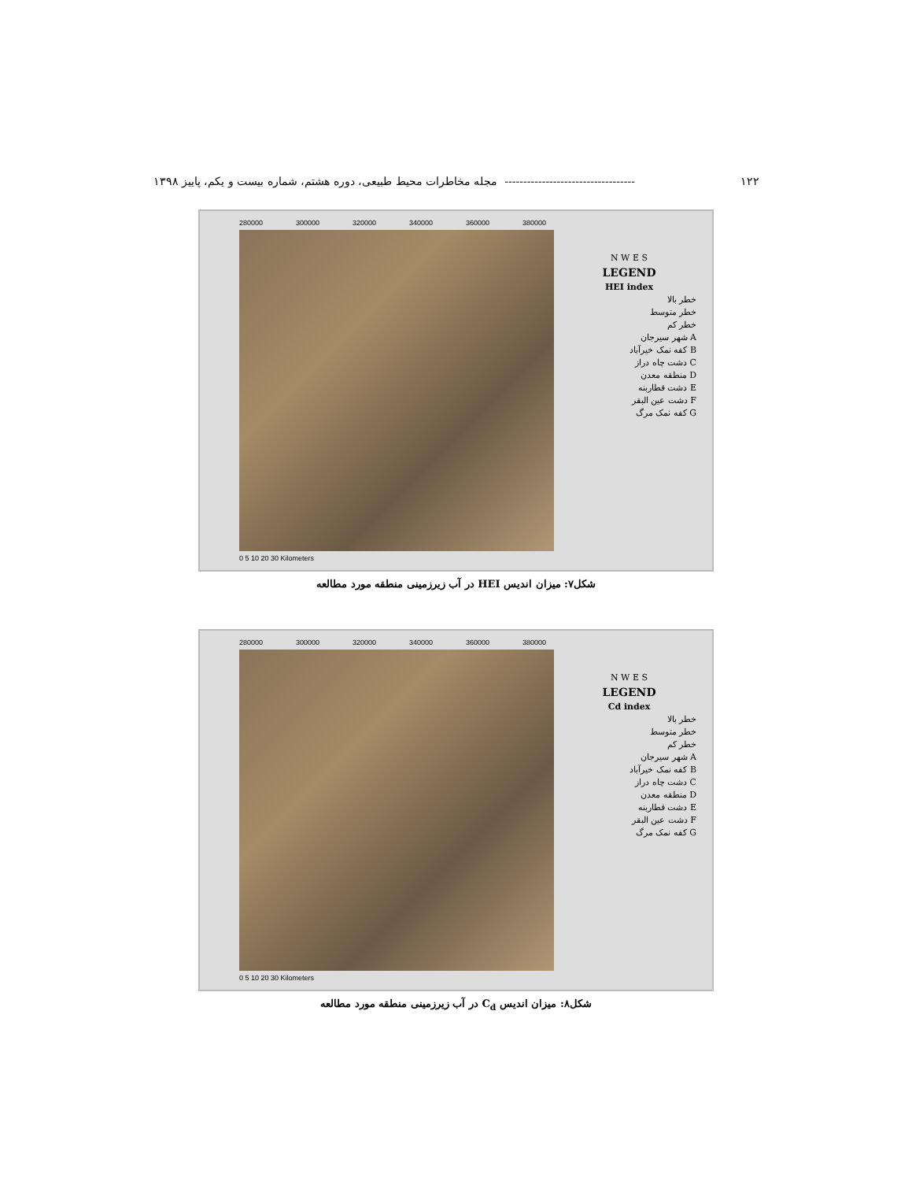١٢٢ ----------------------------------- مجله مخاطرات محیط طبیعی، دوره هشتم، شماره بیست و یکم، پاییز ١٣٩٨
280000 300000 320000 340000 360000 380000
0 5 10 20 30 Kilometers
N W E S
LEGEND
HEI index
خطر بالا
خطر متوسط
خطر کم
A شهر سیرجان
B کفه نمک خیرآباد
C دشت چاه دراز
D منطقه معدن
E دشت قطاربنه
F دشت عین البقر
G کفه نمک مرگ
شکل٧: میزان اندیس HEI در آب زیرزمینی منطقه مورد مطالعه
280000 300000 320000 340000 360000 380000
0 5 10 20 30 Kilometers
N W E S
LEGEND
Cd index
خطر بالا
خطر متوسط
خطر کم
A شهر سیرجان
B کفه نمک خیرآباد
C دشت چاه دراز
D منطقه معدن
E دشت قطاربنه
F دشت عین البقر
G کفه نمک مرگ
شکل٨: میزان اندیس C<sub>d</sub> در آب زیرزمینی منطقه مورد مطالعه